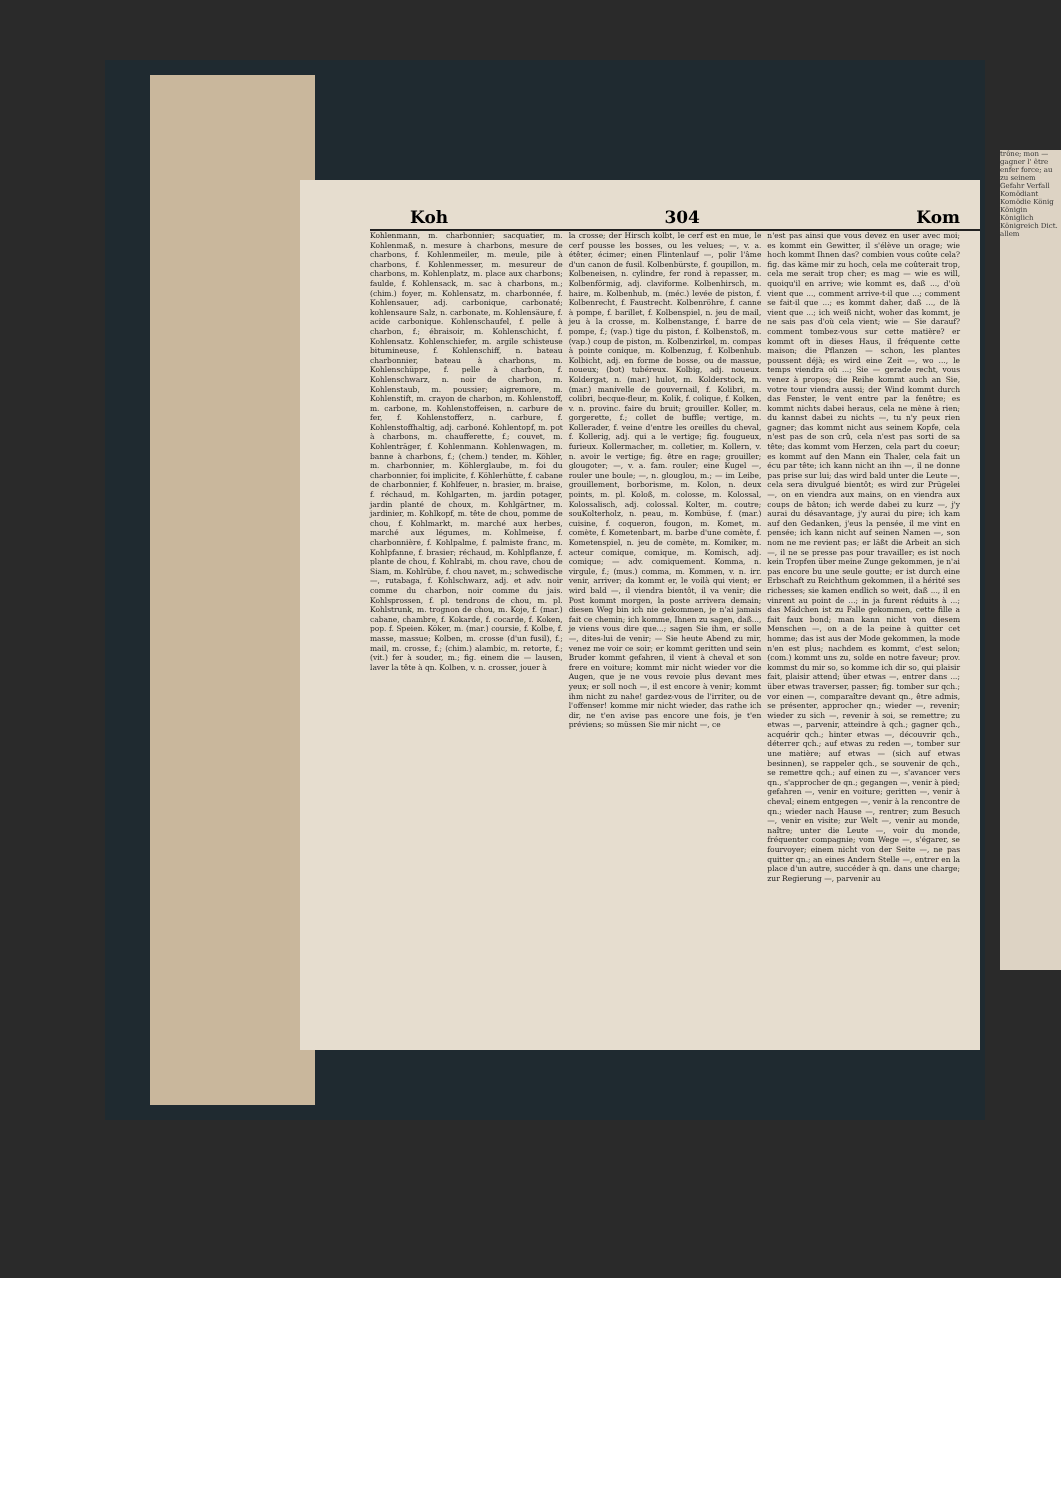Koh 304 Kom
Kohlenmann, m. charbonnier; sacquatier, m. Kohlenmaß, n. mesure à charbons, mesure de charbons, f. Kohlenmeiler, m. meule, pile à charbons, f. Kohlenmesser, m. mesureur de charbons, m. Kohlenplatz, m. place aux charbons; faulde, f. Kohlensack, m. sac à charbons, m.; (chim.) foyer, m. Kohlensatz, m. charbonnée, f. Kohlensauer, adj. carbonique, carbonaté; kohlensaure Salz, n. carbonate, m. Kohlensäure, f. acide carbonique. Kohlenschaufel, f. pelle à charbon, f.; ébraisoir, m. Kohlenschicht, f. Kohlensatz. Kohlenschiefer, m. argile schisteuse bitumineuse, f. Kohlenschiff, n. bateau charbonnier, bateau à charbons, m. Kohlenschüppe, f. pelle à charbon, f. Kohlenschwarz, n. noir de charbon, m. Kohlenstaub, m. poussier; aigremore, m. Kohlenstift, m. crayon de charbon, m. Kohlenstoff, m. carbone, m. Kohlenstoffeisen, n. carbure de fer, f. Kohlenstofferz, n. carbure, f. Kohlenstoffhaltig, adj. carboné. Kohlentopf, m. pot à charbons, m. chaufferette, f.; couvet, m. Kohlenträger, f. Kohlenmann. Kohlenwagen, m. banne à charbons, f.; (chem.) tender, m. Köhler, m. charbonnier, m. Köhlerglaube, m. foi du charbonnier, foi implicite, f. Köhlerhütte, f. cabane de charbonnier, f. Kohlfeuer, n. brasier, m. braise, f. réchaud, m. Kohlgarten, m. jardin potager, jardin planté de choux, m. Kohlgärtner, m. jardinier, m. Kohlkopf, m. tête de chou, pomme de chou, f. Kohlmarkt, m. marché aux herbes, marché aux légumes, m. Kohlmeise, f. charbonnière, f. Kohlpalme, f. palmiste franc, m. Kohlpfanne, f. brasier; réchaud, m. Kohlpflanze, f. plante de chou, f. Kohlrabi, m. chou rave, chou de Siam, m. Kohlrübe, f. chou navet, m.; schwedische —, rutabaga, f. Kohlschwarz, adj. et adv. noir comme du charbon, noir comme du jais. Kohlsprossen, f. pl. tendrons de chou, m. pl. Kohlstrunk, m. trognon de chou, m. Koje, f. (mar.) cabane, chambre, f. Kokarde, f. cocarde, f. Koken, pop. f. Speien. Köker, m. (mar.) coursie, f. Kolbe, f. masse, massue; Kolben, m. crosse (d'un fusil), f.; mail, m. crosse, f.; (chim.) alambic, m. retorte, f.; (vit.) fer à souder, m.; fig. einem die — lausen, laver la tête à qn. Kolben, v. n. crosser, jouer à
la crosse; der Hirsch kolbt, le cerf est en mue, le cerf pousse les bosses, ou les velues; —, v. a. étêter, écimer; einen Flintenlauf —, polir l'âme d'un canon de fusil. Kolbenbürste, f. goupillon, m. Kolbeneisen, n. cylindre, fer rond à repasser, m. Kolbenförmig, adj. claviforme. Kolbenhirsch, m. haire, m. Kolbenhub, m. (méc.) levée de piston, f. Kolbenrecht, f. Faustrecht. Kolbenröhre, f. canne à pompe, f. barillet, f. Kolbenspiel, n. jeu de mail, jeu à la crosse, m. Kolbenstange, f. barre de pompe, f.; (vap.) tige du piston, f. Kolbenstoß, m. (vap.) coup de piston, m. Kolbenzirkel, m. compas à pointe conique, m. Kolbenzug, f. Kolbenhub. Kolbicht, adj. en forme de bosse, ou de massue, noueux; (bot) tubéreux. Kolbig, adj. noueux. Koldergat, n. (mar.) hulot, m. Kolderstock, m. (mar.) manivelle de gouvernail, f. Kolibri, m. colibri, becque-fleur, m. Kolik, f. colique, f. Kolken, v. n. provinc. faire du bruit; grouiller. Koller, m. gorgerette, f.; collet de buffle; vertige, m. Kollerader, f. veine d'entre les oreilles du cheval, f. Kollerig, adj. qui a le vertige; fig. fougueux, furieux. Kollermacher, m. colletier, m. Kollern, v. n. avoir le vertige; fig. être en rage; grouiller; glougoter; —, v. a. fam. rouler; eine Kugel —, rouler une boule; —, n. glouglou, m.; — im Leibe, grouillement, borborisme, m. Kolon, n. deux points, m. pl. Koloß, m. colosse, m. Kolossal, Kolossalisch, adj. colossal. Kolter, m. coutre; souKolterholz, n. peau, m. Kombüse, f. (mar.) cuisine, f. coqueron, fougon, m. Komet, m. comète, f. Kometenbart, m. barbe d'une comète, f. Kometenspiel, n. jeu de comète, m. Komiker, m. acteur comique, comique, m. Komisch, adj. comique; — adv. comiquement. Komma, n. virgule, f.; (mus.) comma, m. Kommen, v. n. irr. venir, arriver; da kommt er, le voilà qui vient; er wird bald —, il viendra bientôt, il va venir; die Post kommt morgen, la poste arrivera demain; diesen Weg bin ich nie gekommen, je n'ai jamais fait ce chemin; ich komme, Ihnen zu sagen, daß..., je viens vous dire que...; sagen Sie ihm, er solle —, dites-lui de venir; — Sie heute Abend zu mir, venez me voir ce soir; er kommt geritten und sein Bruder kommt gefahren, il vient à cheval et son frere en voiture; kommt mir nicht wieder vor die Augen, que je ne vous revoie plus devant mes yeux; er soll noch —, il est encore à venir; kommt ihm nicht zu nahe! gardez-vous de l'irriter, ou de l'offenser! komme mir nicht wieder, das rathe ich dir, ne t'en avise pas encore une fois, je t'en préviens; so müssen Sie mir nicht —, ce
n'est pas ainsi que vous devez en user avec moi; es kommt ein Gewitter, il s'élève un orage; wie hoch kommt Ihnen das? combien vous coûte cela? fig. das käme mir zu hoch, cela me coûterait trop, cela me serait trop cher; es mag — wie es will, quoiqu'il en arrive; wie kommt es, daß ..., d'où vient que ..., comment arrive-t-il que ...; comment se fait-il que ...; es kommt daher, daß ..., de là vient que ...; ich weiß nicht, woher das kommt, je ne sais pas d'où cela vient; wie — Sie darauf? comment tombez-vous sur cette matière? er kommt oft in dieses Haus, il fréquente cette maison; die Pflanzen — schon, les plantes poussent déjà; es wird eine Zeit —, wo ..., le temps viendra où ...; Sie — gerade recht, vous venez à propos; die Reihe kommt auch an Sie, votre tour viendra aussi; der Wind kommt durch das Fenster, le vent entre par la fenêtre; es kommt nichts dabei heraus, cela ne mène à rien; du kannst dabei zu nichts —, tu n'y peux rien gagner; das kommt nicht aus seinem Kopfe, cela n'est pas de son crû, cela n'est pas sorti de sa tête; das kommt vom Herzen, cela part du coeur; es kommt auf den Mann ein Thaler, cela fait un écu par tête; ich kann nicht an ihn —, il ne donne pas prise sur lui; das wird bald unter die Leute —, cela sera divulgué bientôt; es wird zur Prügelei —, on en viendra aux mains, on en viendra aux coups de bâton; ich werde dabei zu kurz —, j'y aurai du désavantage, j'y aurai du pire; ich kam auf den Gedanken, j'eus la pensée, il me vint en pensée; ich kann nicht auf seinen Namen —, son nom ne me revient pas; er läßt die Arbeit an sich —, il ne se presse pas pour travailler; es ist noch kein Tropfen über meine Zunge gekommen, je n'ai pas encore bu une seule goutte; er ist durch eine Erbschaft zu Reichthum gekommen, il a hérité ses richesses; sie kamen endlich so weit, daß ..., il en vinrent au point de ...; in ja furent réduits à ...; das Mädchen ist zu Falle gekommen, cette fille a fait faux bond; man kann nicht von diesem Menschen —, on a de la peine à quitter cet homme; das ist aus der Mode gekommen, la mode n'en est plus; nachdem es kommt, c'est selon; (com.) kommt uns zu, solde en notre faveur; prov. kommst du mir so, so komme ich dir so, qui plaisir fait, plaisir attend; über etwas —, entrer dans ...; über etwas traverser, passer; fig. tomber sur qch.; vor einen —, comparaître devant qn., être admis, se présenter, approcher qn.; wieder —, revenir; wieder zu sich —, revenir à soi, se remettre; zu etwas —, parvenir, atteindre à qch.; gagner qch., acquérir qch.; hinter etwas —, découvrir qch., déterrer qch.; auf etwas zu reden —, tomber sur une matière; auf etwas — (sich auf etwas besinnen), se rappeler qch., se souvenir de qch., se remettre qch.; auf einen zu —, s'avancer vers qn., s'approcher de qn.; gegangen —, venir à pied; gefahren —, venir en voiture; geritten —, venir à cheval; einem entgegen —, venir à la rencontre de qn.; wieder nach Hause —, rentrer; zum Besuch —, venir en visite; zur Welt —, venir au monde, naître; unter die Leute —, voir du monde, fréquenter compagnie; vom Wege —, s'égarer, se fourvoyer; einem nicht von der Seite —, ne pas quitter qn.; an eines Andern Stelle —, entrer en la place d'un autre, succéder à qn. dans une charge; zur Regierung —, parvenir au
trône; mon — gagner l' être enfer force; au zu seinem Gefahr Verfall Komödiant Komödie König Königin Königlich Königreich Dict. allem